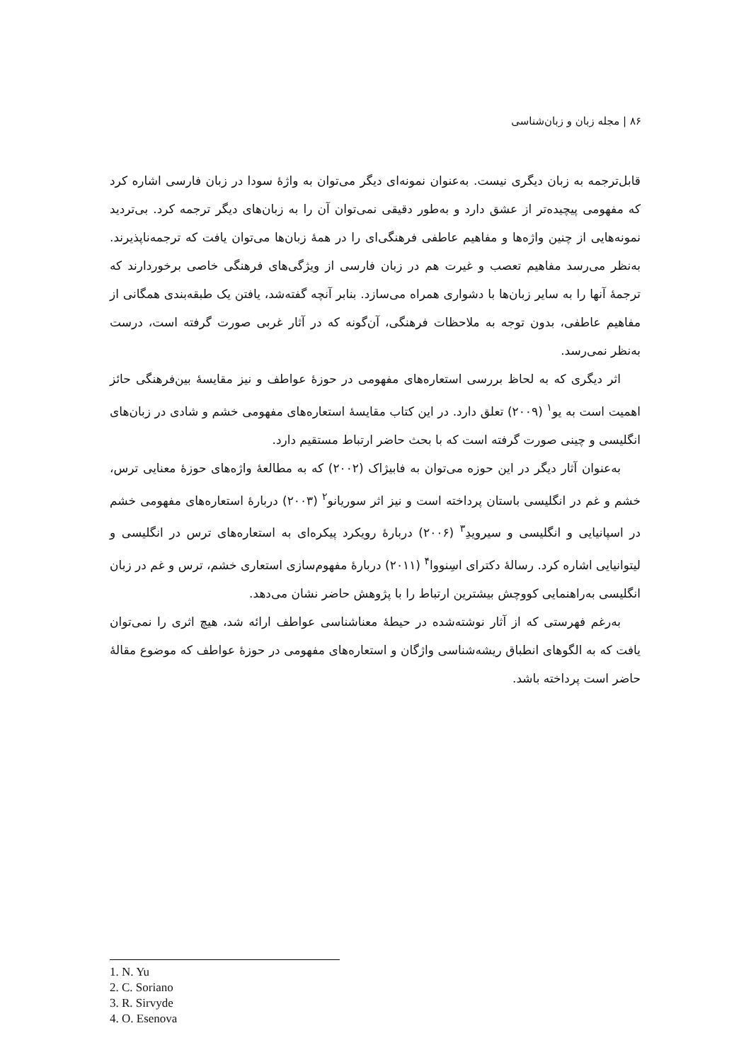۸۶ | مجله زبان و زبان‌شناسی
قابل‌ترجمه به زبان دیگری نیست. به‌عنوان نمونه‌ای دیگر می‌توان به واژۀ سودا در زبان فارسی اشاره کرد که مفهومی پیچیده‌تر از عشق دارد و به‌طور دقیقی نمی‌توان آن را به زبان‌های دیگر ترجمه کرد. بی‌تردید نمونه‌هایی از چنین واژه‌ها و مفاهیم عاطفی فرهنگی‌ای را در همۀ زبان‌ها می‌توان یافت که ترجمه‌ناپذیرند. به‌نظر می‌رسد مفاهیم تعصب و غیرت هم در زبان فارسی از ویژگی‌های فرهنگی خاصی برخوردارند که ترجمۀ آنها را به سایر زبان‌ها با دشواری همراه می‌سازد. بنابر آنچه گفته‌شد، یافتن یک طبقه‌بندی همگانی از مفاهیم عاطفی، بدون توجه به ملاحظات فرهنگی، آن‌گونه که در آثار غربی صورت گرفته است، درست به‌نظر نمی‌رسد.
اثر دیگری که به لحاظ بررسی استعاره‌های مفهومی در حوزۀ عواطف و نیز مقایسۀ بین‌فرهنگی حائز اهمیت است به یو<sup>۱</sup> (۲۰۰۹) تعلق دارد. در این کتاب مقایسۀ استعاره‌های مفهومی خشم و شادی در زبان‌های انگلیسی و چینی صورت گرفته است که با بحث حاضر ارتباط مستقیم دارد.
به‌عنوان آثار دیگر در این حوزه می‌توان به فابیژاک (۲۰۰۲) که به مطالعۀ واژه‌های حوزۀ معنایی ترس، خشم و غم در انگلیسی باستان پرداخته است و نیز اثر سوریانو<sup>۲</sup> (۲۰۰۳) دربارۀ استعاره‌های مفهومی خشم در اسپانیایی و انگلیسی و سیرویدِ<sup>۳</sup> (۲۰۰۶) دربارۀ رویکرد پیکره‌ای به استعاره‌های ترس در انگلیسی و لیتوانیایی اشاره کرد. رسالۀ دکترای اسِنووا<sup>۴</sup> (۲۰۱۱) دربارۀ مفهوم‌سازی استعاری خشم، ترس و غم در زبان انگلیسی به‌راهنمایی کووچش بیشترین ارتباط را با پژوهش حاضر نشان می‌دهد.
به‌رغم فهرستی که از آثار نوشته‌شده در حیطۀ معناشناسی عواطف ارائه شد، هیچ اثری را نمی‌توان یافت که به الگوهای انطباق ریشه‌شناسی واژگان و استعاره‌های مفهومی در حوزۀ عواطف که موضوع مقالۀ حاضر است پرداخته باشد.
1. N. Yu
2. C. Soriano
3. R. Sirvyde
4. O. Esenova